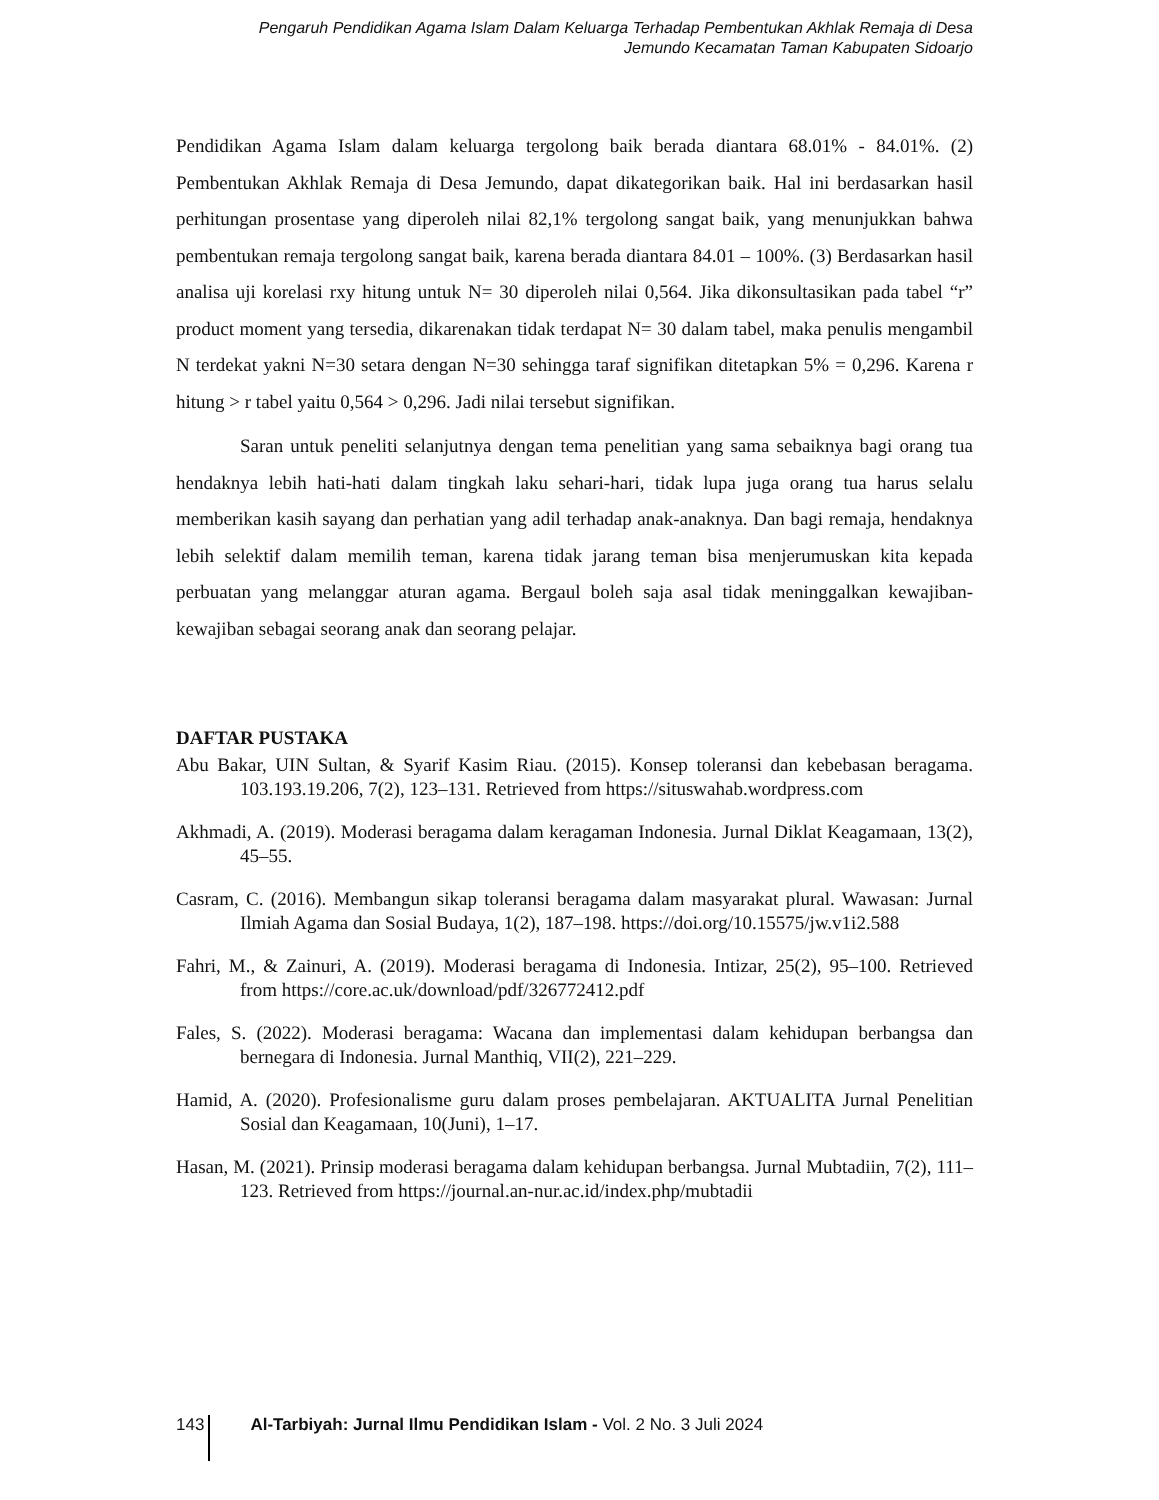Pengaruh Pendidikan Agama Islam Dalam Keluarga Terhadap Pembentukan Akhlak Remaja di Desa
Jemundo Kecamatan Taman Kabupaten Sidoarjo
Pendidikan Agama Islam dalam keluarga tergolong baik berada diantara 68.01% - 84.01%. (2) Pembentukan Akhlak Remaja di Desa Jemundo, dapat dikategorikan baik. Hal ini berdasarkan hasil perhitungan prosentase yang diperoleh nilai 82,1% tergolong sangat baik, yang menunjukkan bahwa pembentukan remaja tergolong sangat baik, karena berada diantara 84.01 – 100%. (3) Berdasarkan hasil analisa uji korelasi rxy hitung untuk N= 30 diperoleh nilai 0,564. Jika dikonsultasikan pada tabel “r” product moment yang tersedia, dikarenakan tidak terdapat N= 30 dalam tabel, maka penulis mengambil N terdekat yakni N=30 setara dengan N=30 sehingga taraf signifikan ditetapkan 5% = 0,296. Karena r hitung > r tabel yaitu 0,564 > 0,296. Jadi nilai tersebut signifikan.
Saran untuk peneliti selanjutnya dengan tema penelitian yang sama sebaiknya bagi orang tua hendaknya lebih hati-hati dalam tingkah laku sehari-hari, tidak lupa juga orang tua harus selalu memberikan kasih sayang dan perhatian yang adil terhadap anak-anaknya. Dan bagi remaja, hendaknya lebih selektif dalam memilih teman, karena tidak jarang teman bisa menjerumuskan kita kepada perbuatan yang melanggar aturan agama. Bergaul boleh saja asal tidak meninggalkan kewajiban- kewajiban sebagai seorang anak dan seorang pelajar.
DAFTAR PUSTAKA
Abu Bakar, UIN Sultan, & Syarif Kasim Riau. (2015). Konsep toleransi dan kebebasan beragama. 103.193.19.206, 7(2), 123–131. Retrieved from https://situswahab.wordpress.com
Akhmadi, A. (2019). Moderasi beragama dalam keragaman Indonesia. Jurnal Diklat Keagamaan, 13(2), 45–55.
Casram, C. (2016). Membangun sikap toleransi beragama dalam masyarakat plural. Wawasan: Jurnal Ilmiah Agama dan Sosial Budaya, 1(2), 187–198. https://doi.org/10.15575/jw.v1i2.588
Fahri, M., & Zainuri, A. (2019). Moderasi beragama di Indonesia. Intizar, 25(2), 95–100. Retrieved from https://core.ac.uk/download/pdf/326772412.pdf
Fales, S. (2022). Moderasi beragama: Wacana dan implementasi dalam kehidupan berbangsa dan bernegara di Indonesia. Jurnal Manthiq, VII(2), 221–229.
Hamid, A. (2020). Profesionalisme guru dalam proses pembelajaran. AKTUALITA Jurnal Penelitian Sosial dan Keagamaan, 10(Juni), 1–17.
Hasan, M. (2021). Prinsip moderasi beragama dalam kehidupan berbangsa. Jurnal Mubtadiin, 7(2), 111–123. Retrieved from https://journal.an-nur.ac.id/index.php/mubtadii
143 Al-Tarbiyah: Jurnal Ilmu Pendidikan Islam - Vol. 2 No. 3 Juli 2024